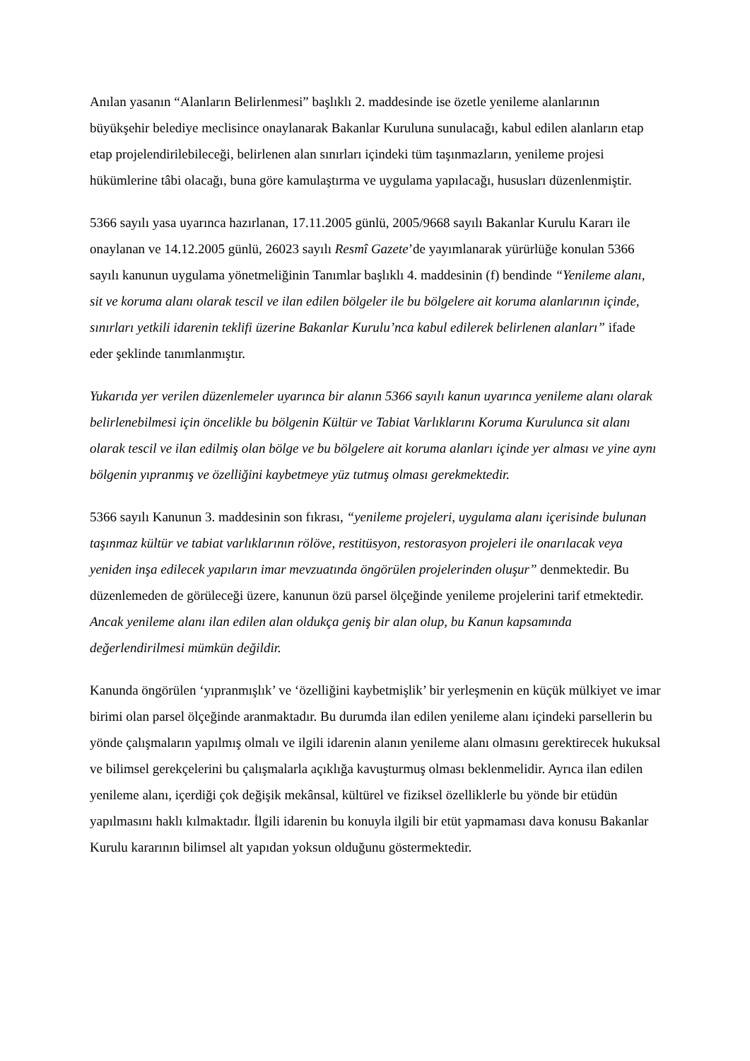Anılan yasanın “Alanların Belirlenmesi” başlıklı 2. maddesinde ise özetle yenileme alanlarının büyükşehir belediye meclisince onaylanarak Bakanlar Kuruluna sunulacağı, kabul edilen alanların etap etap projelendirilebileceği, belirlenen alan sınırları içindeki tüm taşınmazların, yenileme projesi hükümlerine tâbi olacağı, buna göre kamulaştırma ve uygulama yapılacağı, hususları düzenlenmiştir.
5366 sayılı yasa uyarınca hazırlanan, 17.11.2005 günlü, 2005/9668 sayılı Bakanlar Kurulu Kararı ile onaylanan ve 14.12.2005 günlü, 26023 sayılı Resmî Gazete’de yayımlanarak yürürlüğe konulan 5366 sayılı kanunun uygulama yönetmeliğinin Tanımlar başlıklı 4. maddesinin (f) bendinde “Yenileme alanı, sit ve koruma alanı olarak tescil ve ilan edilen bölgeler ile bu bölgelere ait koruma alanlarının içinde, sınırları yetkili idarenin teklifi üzerine Bakanlar Kurulu’nca kabul edilerek belirlenen alanları” ifade eder şeklinde tanımlanmıştır.
Yukarıda yer verilen düzenlemeler uyarınca bir alanın 5366 sayılı kanun uyarınca yenileme alanı olarak belirlenebilmesi için öncelikle bu bölgenin Kültür ve Tabiat Varlıklarını Koruma Kurulunca sit alanı olarak tescil ve ilan edilmiş olan bölge ve bu bölgelere ait koruma alanları içinde yer alması ve yine aynı bölgenin yıpranmış ve özelliğini kaybetmeye yüz tutmuş olması gerekmektedir.
5366 sayılı Kanunun 3. maddesinin son fıkrası, “yenileme projeleri, uygulama alanı içerisinde bulunan taşınmaz kültür ve tabiat varlıklarının rölöve, restitüsyon, restorasyon projeleri ile onarılacak veya yeniden inşa edilecek yapıların imar mevzuatında öngörülen projelerinden oluşur” denmektedir. Bu düzenlemeden de görüleceği üzere, kanunun özü parsel ölçeğinde yenileme projelerini tarif etmektedir. Ancak yenileme alanı ilan edilen alan oldukça geniş bir alan olup, bu Kanun kapsamında değerlendirilmesi mümkün değildir.
Kanunda öngörülen ‘yıpranmışlık’ ve ‘özelliğini kaybetmişlik’ bir yerleşmenin en küçük mülkiyet ve imar birimi olan parsel ölçeğinde aranmaktadır. Bu durumda ilan edilen yenileme alanı içindeki parsellerin bu yönde çalışmaların yapılmış olmalı ve ilgili idarenin alanın yenileme alanı olmasını gerektirecek hukuksal ve bilimsel gerekçelerini bu çalışmalarla açıklığa kavuşturmuş olması beklenmelidir. Ayrıca ilan edilen yenileme alanı, içerdiği çok değişik mekânsal, kültürel ve fiziksel özelliklerle bu yönde bir etüdün yapılmasını haklı kılmaktadır. İlgili idarenin bu konuyla ilgili bir etüt yapmaması dava konusu Bakanlar Kurulu kararının bilimsel alt yapıdan yoksun olduğunu göstermektedir.